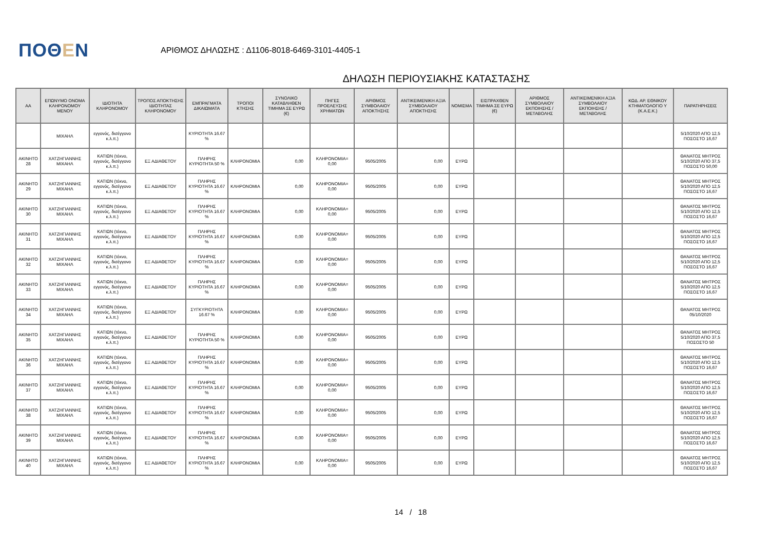ΠΟΘΕΝ
ΑΡΙΘΜΟΣ ΔΗΛΩΣΗΣ : Δ1106-8018-6469-3101-4405-1
ΔΗΛΩΣΗ ΠΕΡΙΟΥΣΙΑΚΗΣ ΚΑΤΑΣΤΑΣΗΣ
| ΑΑ | ΕΠΩΝΥΜΟ ΟΝΟΜΑ ΚΛΗΡΟΝΟΜΟΥ ΜΕΝΟΥ | ΙΔΙΟΤΗΤΑ ΚΛΗΡΟΝΟΜΟΥ | ΤΡΟΠΟΣ ΑΠΟΚΤΗΣΗΣ ΙΔΙΟΤΗΤΑΣ ΚΛΗΡΟΝΟΜΟΥ | ΕΜΠΡΑΓΜΑΤΑ ΔΙΚΑΙΩΜΑΤΑ | ΤΡΟΠΟΙ ΚΤΗΣΗΣ | ΣΥΝΟΛΙΚΟ ΚΑΤΑΒΛΗΘΕΝ ΤΙΜΗΜΑ ΣΕ ΕΥΡΩ (€) | ΠΗΓΕΣ ΠΡΟΕΛΕΥΣΗΣ ΧΡΗΜΑΤΩΝ | ΑΡΙΘΜΟΣ ΣΥΜΒΟΛΑΙΟΥ ΑΠΟΚΤΗΣΗΣ | ΑΝΤΙΚΕΙΜΕΝΙΚΗ ΑΞΙΑ ΣΥΜΒΟΛΑΙΟΥ ΑΠΟΚΤΗΣΗΣ | ΝΟΜΙΣΜΑ | ΕΙΣΠΡΑΧΘΕΝ ΤΙΜΗΜΑ ΣΕ ΕΥΡΩ (€) | ΑΡΙΘΜΟΣ ΣΥΜΒΟΛΑΙΟΥ ΕΚΠΟΙΗΣΗΣ /ΜΕΤΑΒΟΛΗΣ | ΑΝΤΙΚΕΙΜΕΝΙΚΗ ΑΞΙΑ ΣΥΜΒΟΛΑΙΟΥ ΕΚΠΟΙΗΣΗΣ / ΜΕΤΑΒΟΛΗΣ | ΚΩΔ. ΑΡ. ΕΘΝΙΚΟΥ ΚΤΗΜΑΤΟΛΟΓΙΟ Υ (Κ.Α.Ε.Κ.) | ΠΑΡΑΤΗΡΗΣΕΙΣ |
| --- | --- | --- | --- | --- | --- | --- | --- | --- | --- | --- | --- | --- | --- | --- | --- |
| | ΜΙΧΑΗΛ | εγγονός, δισέγγονο κ.λ.π.) | | ΚΥΡΙΟΤΗΤΑ 16.67 % | | | | | | | | | | | 5/10/2020 ΑΠΟ 12,5 ΠΟΣΟΣΤΟ 16,67 |
| ΑΚΙΝΗΤΟ 28 | ΧΑΤΖΗΓΙΑΝΝΗΣ ΜΙΧΑΗΛ | ΚΑΤΙΩΝ (τέκνο, εγγονός, δισέγγονο κ.λ.π.) | ΕΞ ΑΔΙΑΘΕΤΟΥ | ΠΛΗΡΗΣ ΚΥΡΙΟΤΗΤΑ 50 % | ΚΛΗΡΟΝΟΜΙΑ | 0,00 | ΚΛΗΡΟΝΟΜΙΑ= 0,00 | 9505/2005 | 0,00 | ΕΥΡΩ | | | | | ΘΑΝΑΤΟΣ ΜΗΤΡΟΣ 5/10/2020 ΑΠΟ 37,5 ΠΟΣΟΣΤΟ 50,00 |
| ΑΚΙΝΗΤΟ 29 | ΧΑΤΖΗΓΙΑΝΝΗΣ ΜΙΧΑΗΛ | ΚΑΤΙΩΝ (τέκνο, εγγονός, δισέγγονο κ.λ.π.) | ΕΞ ΑΔΙΑΘΕΤΟΥ | ΠΛΗΡΗΣ ΚΥΡΙΟΤΗΤΑ 16.67 % | ΚΛΗΡΟΝΟΜΙΑ | 0,00 | ΚΛΗΡΟΝΟΜΙΑ= 0,00 | 9505/2005 | 0,00 | ΕΥΡΩ | | | | | ΘΑΝΑΤΟΣ ΜΗΤΡΟΣ 5/10/2020 ΑΠΟ 12,5 ΠΟΣΟΣΤΟ 16,67 |
| ΑΚΙΝΗΤΟ 30 | ΧΑΤΖΗΓΙΑΝΝΗΣ ΜΙΧΑΗΛ | ΚΑΤΙΩΝ (τέκνο, εγγονός, δισέγγονο κ.λ.π.) | ΕΞ ΑΔΙΑΘΕΤΟΥ | ΠΛΗΡΗΣ ΚΥΡΙΟΤΗΤΑ 16.67 % | ΚΛΗΡΟΝΟΜΙΑ | 0,00 | ΚΛΗΡΟΝΟΜΙΑ= 0,00 | 9505/2005 | 0,00 | ΕΥΡΩ | | | | | ΘΑΝΑΤΟΣ ΜΗΤΡΟΣ 5/10/2020 ΑΠΟ 12,5 ΠΟΣΟΣΤΟ 16,67 |
| ΑΚΙΝΗΤΟ 31 | ΧΑΤΖΗΓΙΑΝΝΗΣ ΜΙΧΑΗΛ | ΚΑΤΙΩΝ (τέκνο, εγγονός, δισέγγονο κ.λ.π.) | ΕΞ ΑΔΙΑΘΕΤΟΥ | ΠΛΗΡΗΣ ΚΥΡΙΟΤΗΤΑ 16.67 % | ΚΛΗΡΟΝΟΜΙΑ | 0,00 | ΚΛΗΡΟΝΟΜΙΑ= 0,00 | 9505/2005 | 0,00 | ΕΥΡΩ | | | | | ΘΑΝΑΤΟΣ ΜΗΤΡΟΣ 5/10/2020 ΑΠΟ 12,5 ΠΟΣΟΣΤΟ 16,67 |
| ΑΚΙΝΗΤΟ 32 | ΧΑΤΖΗΓΙΑΝΝΗΣ ΜΙΧΑΗΛ | ΚΑΤΙΩΝ (τέκνο, εγγονός, δισέγγονο κ.λ.π.) | ΕΞ ΑΔΙΑΘΕΤΟΥ | ΠΛΗΡΗΣ ΚΥΡΙΟΤΗΤΑ 16.67 % | ΚΛΗΡΟΝΟΜΙΑ | 0,00 | ΚΛΗΡΟΝΟΜΙΑ= 0,00 | 9505/2005 | 0,00 | ΕΥΡΩ | | | | | ΘΑΝΑΤΟΣ ΜΗΤΡΟΣ 5/10/2020 ΑΠΟ 12,5 ΠΟΣΟΣΤΟ 16,67 |
| ΑΚΙΝΗΤΟ 33 | ΧΑΤΖΗΓΙΑΝΝΗΣ ΜΙΧΑΗΛ | ΚΑΤΙΩΝ (τέκνο, εγγονός, δισέγγονο κ.λ.π.) | ΕΞ ΑΔΙΑΘΕΤΟΥ | ΠΛΗΡΗΣ ΚΥΡΙΟΤΗΤΑ 16.67 % | ΚΛΗΡΟΝΟΜΙΑ | 0,00 | ΚΛΗΡΟΝΟΜΙΑ= 0,00 | 9505/2005 | 0,00 | ΕΥΡΩ | | | | | ΘΑΝΑΤΟΣ ΜΗΤΡΟΣ 5/10/2020 ΑΠΟ 12,5 ΠΟΣΟΣΤΟ 16,67 |
| ΑΚΙΝΗΤΟ 34 | ΧΑΤΖΗΓΙΑΝΝΗΣ ΜΙΧΑΗΛ | ΚΑΤΙΩΝ (τέκνο, εγγονός, δισέγγονο κ.λ.π.) | ΕΞ ΑΔΙΑΘΕΤΟΥ | ΣΥΓΚΥΡΙΟΤΗΤΑ 16.67 % | ΚΛΗΡΟΝΟΜΙΑ | 0,00 | ΚΛΗΡΟΝΟΜΙΑ= 0,00 | 9505/2005 | 0,00 | ΕΥΡΩ | | | | | ΘΑΝΑΤΟΣ ΜΗΤΡΟΣ 05/10/2020 |
| ΑΚΙΝΗΤΟ 35 | ΧΑΤΖΗΓΙΑΝΝΗΣ ΜΙΧΑΗΛ | ΚΑΤΙΩΝ (τέκνο, εγγονός, δισέγγονο κ.λ.π.) | ΕΞ ΑΔΙΑΘΕΤΟΥ | ΠΛΗΡΗΣ ΚΥΡΙΟΤΗΤΑ 50 % | ΚΛΗΡΟΝΟΜΙΑ | 0,00 | ΚΛΗΡΟΝΟΜΙΑ= 0,00 | 9505/2005 | 0,00 | ΕΥΡΩ | | | | | ΘΑΝΑΤΟΣ ΜΗΤΡΟΣ 5/10/2020 ΑΠΟ 37,5 ΠΟΣΟΣΤΟ 50 |
| ΑΚΙΝΗΤΟ 36 | ΧΑΤΖΗΓΙΑΝΝΗΣ ΜΙΧΑΗΛ | ΚΑΤΙΩΝ (τέκνο, εγγονός, δισέγγονο κ.λ.π.) | ΕΞ ΑΔΙΑΘΕΤΟΥ | ΠΛΗΡΗΣ ΚΥΡΙΟΤΗΤΑ 16.67 % | ΚΛΗΡΟΝΟΜΙΑ | 0,00 | ΚΛΗΡΟΝΟΜΙΑ= 0,00 | 9505/2005 | 0,00 | ΕΥΡΩ | | | | | ΘΑΝΑΤΟΣ ΜΗΤΡΟΣ 5/10/2020 ΑΠΟ 12,5 ΠΟΣΟΣΤΟ 16,67 |
| ΑΚΙΝΗΤΟ 37 | ΧΑΤΖΗΓΙΑΝΝΗΣ ΜΙΧΑΗΛ | ΚΑΤΙΩΝ (τέκνο, εγγονός, δισέγγονο κ.λ.π.) | ΕΞ ΑΔΙΑΘΕΤΟΥ | ΠΛΗΡΗΣ ΚΥΡΙΟΤΗΤΑ 16.67 % | ΚΛΗΡΟΝΟΜΙΑ | 0,00 | ΚΛΗΡΟΝΟΜΙΑ= 0,00 | 9505/2005 | 0,00 | ΕΥΡΩ | | | | | ΘΑΝΑΤΟΣ ΜΗΤΡΟΣ 5/10/2020 ΑΠΟ 12,5 ΠΟΣΟΣΤΟ 16,67 |
| ΑΚΙΝΗΤΟ 38 | ΧΑΤΖΗΓΙΑΝΝΗΣ ΜΙΧΑΗΛ | ΚΑΤΙΩΝ (τέκνο, εγγονός, δισέγγονο κ.λ.π.) | ΕΞ ΑΔΙΑΘΕΤΟΥ | ΠΛΗΡΗΣ ΚΥΡΙΟΤΗΤΑ 16.67 % | ΚΛΗΡΟΝΟΜΙΑ | 0,00 | ΚΛΗΡΟΝΟΜΙΑ= 0,00 | 9505/2005 | 0,00 | ΕΥΡΩ | | | | | ΘΑΝΑΤΟΣ ΜΗΤΡΟΣ 5/10/2020 ΑΠΟ 12,5 ΠΟΣΟΣΤΟ 16,67 |
| ΑΚΙΝΗΤΟ 39 | ΧΑΤΖΗΓΙΑΝΝΗΣ ΜΙΧΑΗΛ | ΚΑΤΙΩΝ (τέκνο, εγγονός, δισέγγονο κ.λ.π.) | ΕΞ ΑΔΙΑΘΕΤΟΥ | ΠΛΗΡΗΣ ΚΥΡΙΟΤΗΤΑ 16.67 % | ΚΛΗΡΟΝΟΜΙΑ | 0,00 | ΚΛΗΡΟΝΟΜΙΑ= 0,00 | 9505/2005 | 0,00 | ΕΥΡΩ | | | | | ΘΑΝΑΤΟΣ ΜΗΤΡΟΣ 5/10/2020 ΑΠΟ 12,5 ΠΟΣΟΣΤΟ 16,67 |
| ΑΚΙΝΗΤΟ 40 | ΧΑΤΖΗΓΙΑΝΝΗΣ ΜΙΧΑΗΛ | ΚΑΤΙΩΝ (τέκνο, εγγονός, δισέγγονο κ.λ.π.) | ΕΞ ΑΔΙΑΘΕΤΟΥ | ΠΛΗΡΗΣ ΚΥΡΙΟΤΗΤΑ 16.67 % | ΚΛΗΡΟΝΟΜΙΑ | 0,00 | ΚΛΗΡΟΝΟΜΙΑ= 0,00 | 9505/2005 | 0,00 | ΕΥΡΩ | | | | | ΘΑΝΑΤΟΣ ΜΗΤΡΟΣ 5/10/2020 ΑΠΟ 12,5 ΠΟΣΟΣΤΟ 16,67 |
14 / 18